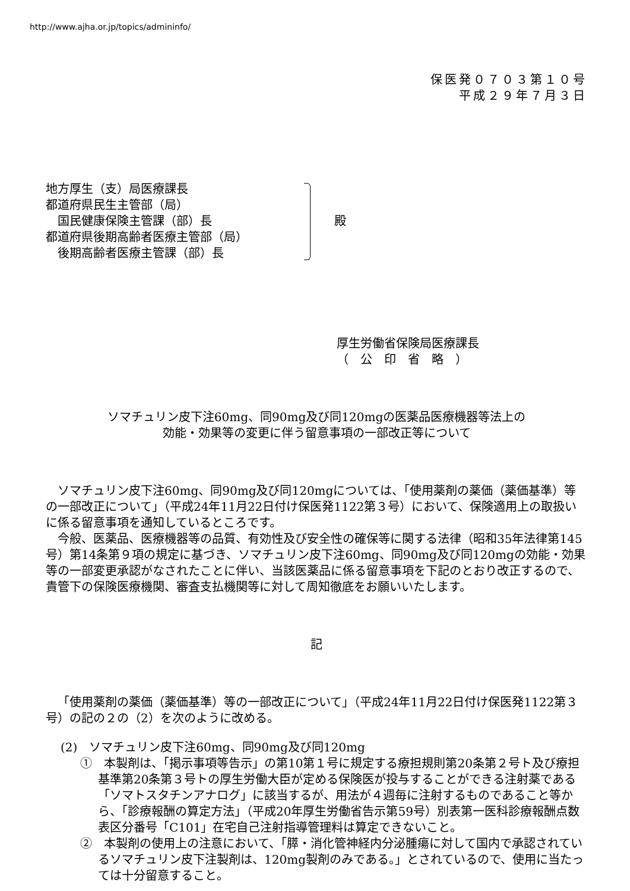http://www.ajha.or.jp/topics/admininfo/
保医発０７０３第１０号
平成２９年７月３日
地方厚生（支）局医療課長
都道府県民生主管部（局）
　国民健康保険主管課（部）長
都道府県後期高齢者医療主管部（局）
　後期高齢者医療主管課（部）長
殿
厚生労働省保険局医療課長
（　公　印　省　略　）
ソマチュリン皮下注60mg、同90mg及び同120mgの医薬品医療機器等法上の
効能・効果等の変更に伴う留意事項の一部改正等について
ソマチュリン皮下注60mg、同90mg及び同120mgについては、「使用薬剤の薬価（薬価基準）等の一部改正について」（平成24年11月22日付け保医発1122第３号）において、保険適用上の取扱いに係る留意事項を通知しているところです。
今般、医薬品、医療機器等の品質、有効性及び安全性の確保等に関する法律（昭和35年法律第145号）第14条第９項の規定に基づき、ソマチュリン皮下注60mg、同90mg及び同120mgの効能・効果等の一部変更承認がなされたことに伴い、当該医薬品に係る留意事項を下記のとおり改正するので、貴管下の保険医療機関、審査支払機関等に対して周知徹底をお願いいたします。
記
「使用薬剤の薬価（薬価基準）等の一部改正について」（平成24年11月22日付け保医発1122第３号）の記の２の（2）を次のように改める。
(2)　ソマチュリン皮下注60mg、同90mg及び同120mg
①　本製剤は、「掲示事項等告示」の第10第１号に規定する療担規則第20条第２号ト及び療担基準第20条第３号トの厚生労働大臣が定める保険医が投与することができる注射薬である「ソマトスタチンアナログ」に該当するが、用法が４週毎に注射するものであること等から、「診療報酬の算定方法」（平成20年厚生労働省告示第59号）別表第一医科診療報酬点数表区分番号「C101」在宅自己注射指導管理料は算定できないこと。
②　本製剤の使用上の注意において、「膵・消化管神経内分泌腫瘍に対して国内で承認されているソマチュリン皮下注製剤は、120mg製剤のみである。」とされているので、使用に当たっては十分留意すること。